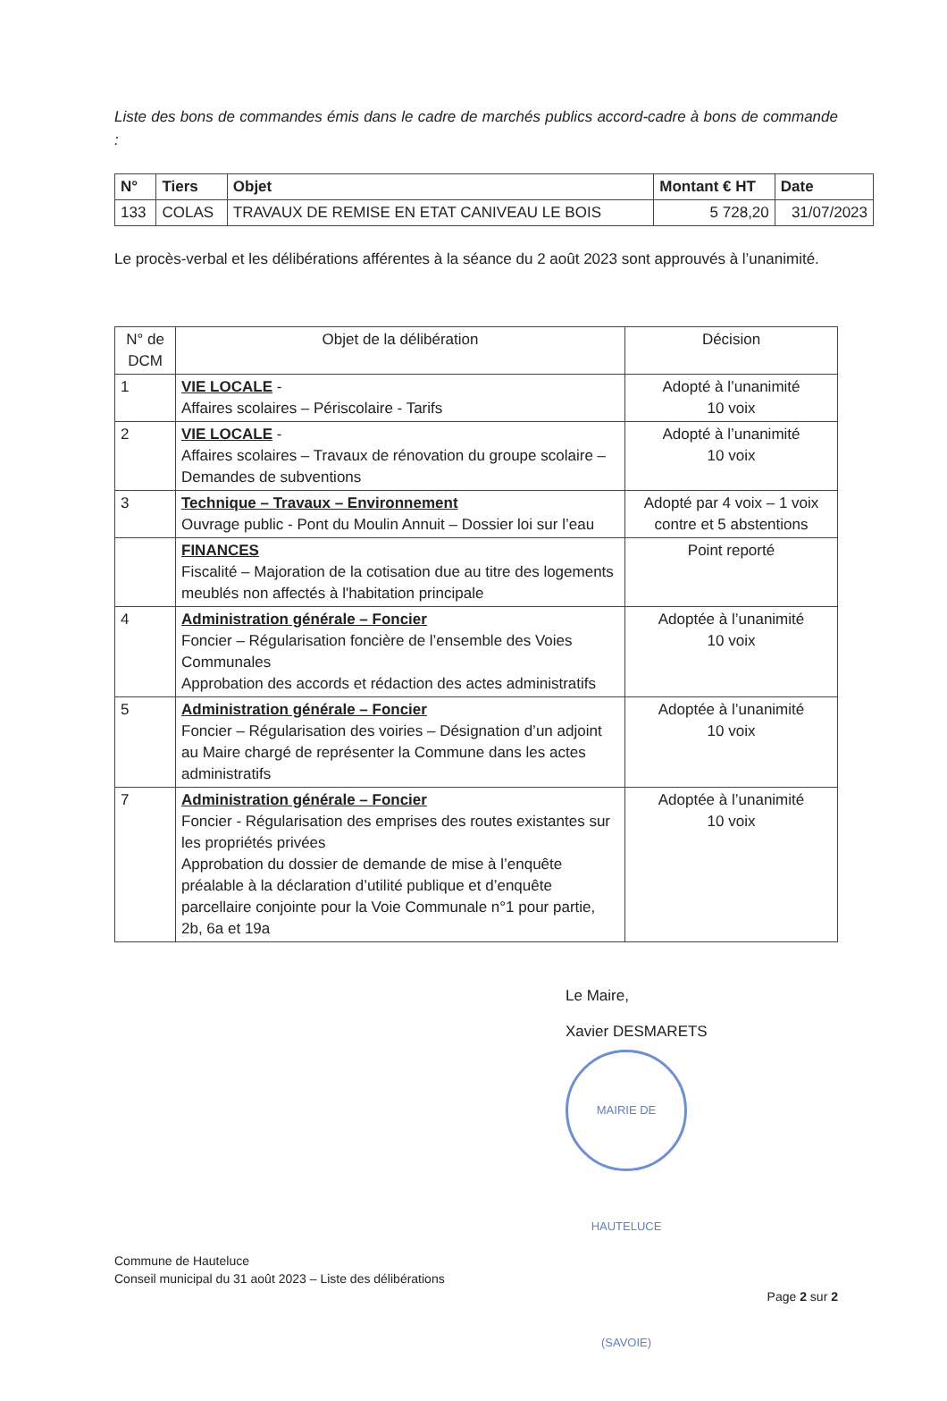Liste des bons de commandes émis dans le cadre de marchés publics accord-cadre à bons de commande :
| N° | Tiers | Objet | Montant € HT | Date |
| --- | --- | --- | --- | --- |
| 133 | COLAS | TRAVAUX DE REMISE EN ETAT CANIVEAU LE BOIS | 5 728,20 | 31/07/2023 |
Le procès-verbal et les délibérations afférentes à la séance du 2 août 2023 sont approuvés à l’unanimité.
| N° de DCM | Objet de la délibération | Décision |
| 1 | VIE LOCALE - Affaires scolaires – Périscolaire - Tarifs | Adopté à l’unanimité 10 voix |
| 2 | VIE LOCALE - Affaires scolaires – Travaux de rénovation du groupe scolaire – Demandes de subventions | Adopté à l’unanimité 10 voix |
| 3 | Technique – Travaux – Environnement Ouvrage public - Pont du Moulin Annuit – Dossier loi sur l’eau | Adopté par 4 voix – 1 voix contre et 5 abstentions |
| | FINANCES Fiscalité – Majoration de la cotisation due au titre des logements meublés non affectés à l'habitation principale | Point reporté |
| 4 | Administration générale – Foncier Foncier – Régularisation foncière de l’ensemble des Voies Communales Approbation des accords et rédaction des actes administratifs | Adoptée à l’unanimité 10 voix |
| 5 | Administration générale – Foncier Foncier – Régularisation des voiries – Désignation d’un adjoint au Maire chargé de représenter la Commune dans les actes administratifs | Adoptée à l’unanimité 10 voix |
| 7 | Administration générale – Foncier Foncier - Régularisation des emprises des routes existantes sur les propriétés privées Approbation du dossier de demande de mise à l’enquête préalable à la déclaration d’utilité publique et d’enquête parcellaire conjointe pour la Voie Communale n°1 pour partie, 2b, 6a et 19a | Adoptée à l’unanimité 10 voix |
Le Maire,
Xavier DESMARETS
MAIRIE DE HAUTELUCE (SAVOIE)
Commune de Hauteluce
Conseil municipal du 31 août 2023 – Liste des délibérations
Page 2 sur 2